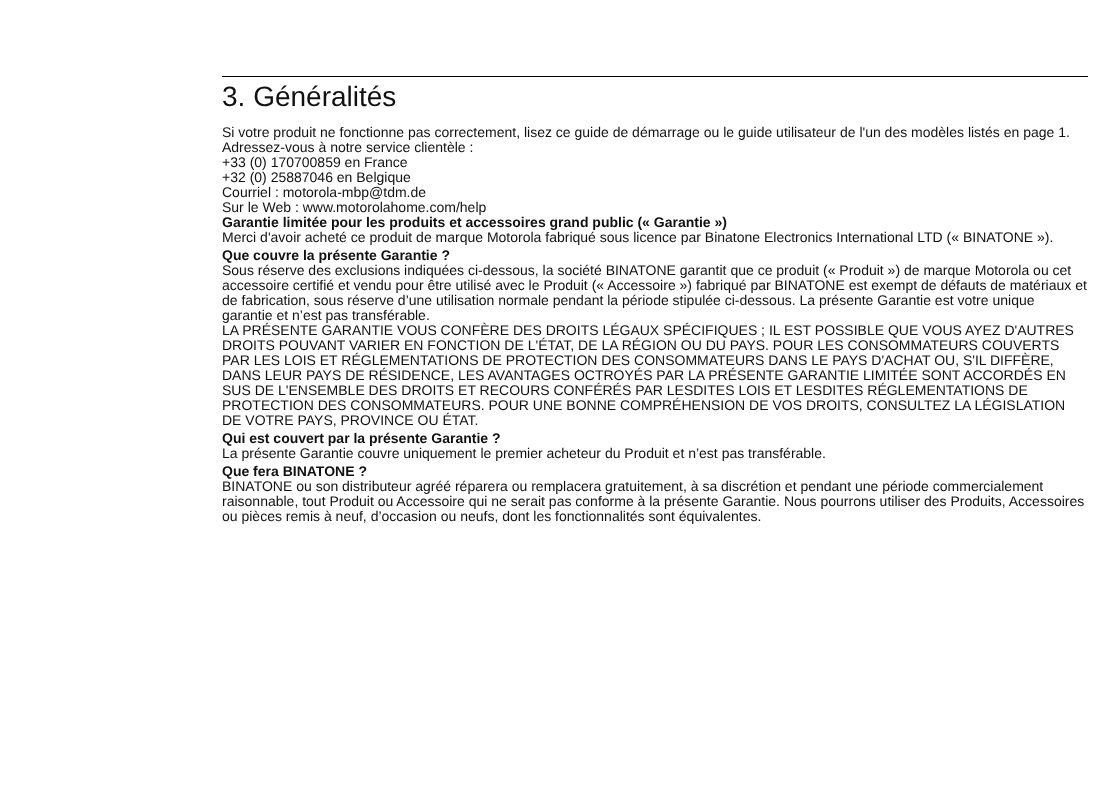3. Généralités
Si votre produit ne fonctionne pas correctement, lisez ce guide de démarrage ou le guide utilisateur de l'un des modèles listés en page 1.
Adressez-vous à notre service clientèle :
+33 (0) 170700859 en France
+32 (0) 25887046 en Belgique
Courriel : motorola-mbp@tdm.de
Sur le Web : www.motorolahome.com/help
Garantie limitée pour les produits et accessoires grand public (« Garantie »)
Merci d'avoir acheté ce produit de marque Motorola fabriqué sous licence par Binatone Electronics International LTD (« BINATONE »).
Que couvre la présente Garantie ?
Sous réserve des exclusions indiquées ci-dessous, la société BINATONE garantit que ce produit (« Produit ») de marque Motorola ou cet accessoire certifié et vendu pour être utilisé avec le Produit (« Accessoire ») fabriqué par BINATONE est exempt de défauts de matériaux et de fabrication, sous réserve d’une utilisation normale pendant la période stipulée ci-dessous. La présente Garantie est votre unique garantie et n’est pas transférable.
LA PRÉSENTE GARANTIE VOUS CONFÈRE DES DROITS LÉGAUX SPÉCIFIQUES ; IL EST POSSIBLE QUE VOUS AYEZ D'AUTRES DROITS POUVANT VARIER EN FONCTION DE L'ÉTAT, DE LA RÉGION OU DU PAYS. POUR LES CONSOMMATEURS COUVERTS PAR LES LOIS ET RÉGLEMENTATIONS DE PROTECTION DES CONSOMMATEURS DANS LE PAYS D'ACHAT OU, S'IL DIFFÈRE, DANS LEUR PAYS DE RÉSIDENCE, LES AVANTAGES OCTROYÉS PAR LA PRÉSENTE GARANTIE LIMITÉE SONT ACCORDÉS EN SUS DE L'ENSEMBLE DES DROITS ET RECOURS CONFÉRÉS PAR LESDITES LOIS ET LESDITES RÉGLEMENTATIONS DE PROTECTION DES CONSOMMATEURS. POUR UNE BONNE COMPRÉHENSION DE VOS DROITS, CONSULTEZ LA LÉGISLATION DE VOTRE PAYS, PROVINCE OU ÉTAT.
Qui est couvert par la présente Garantie ?
La présente Garantie couvre uniquement le premier acheteur du Produit et n’est pas transférable.
Que fera BINATONE ?
BINATONE ou son distributeur agréé réparera ou remplacera gratuitement, à sa discrétion et pendant une période commercialement raisonnable, tout Produit ou Accessoire qui ne serait pas conforme à la présente Garantie. Nous pourrons utiliser des Produits, Accessoires ou pièces remis à neuf, d’occasion ou neufs, dont les fonctionnalités sont équivalentes.